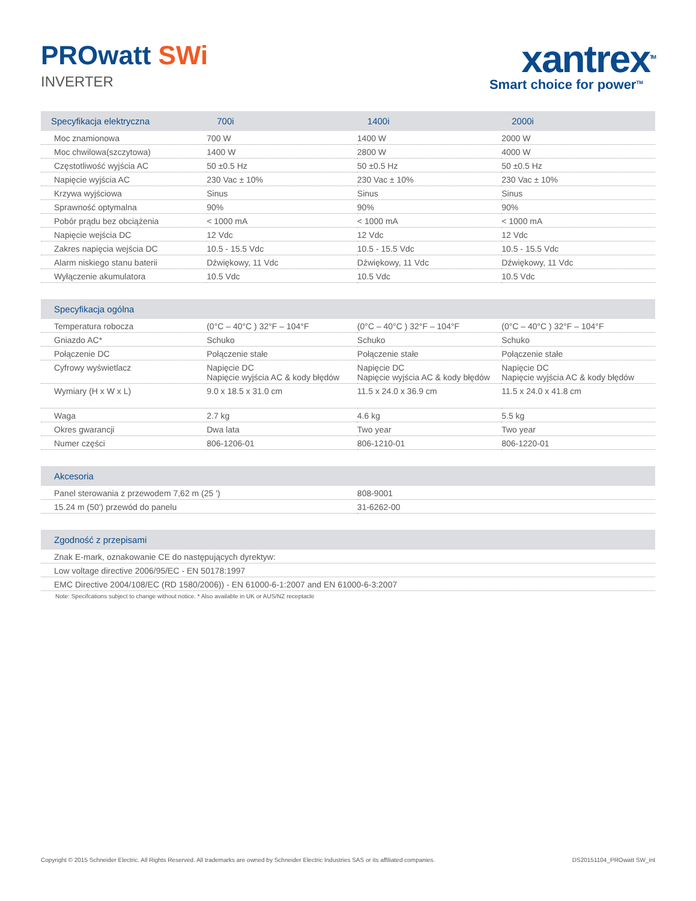PROwatt SWi
INVERTER
xantrex<sup>TM</sup>
Smart choice for power<sup>TM</sup>
| Specyfikacja elektryczna | 700i | 1400i | 2000i |
| --- | --- | --- | --- |
| Moc znamionowa | 700 W | 1400 W | 2000 W |
| Moc chwilowa(szczytowa) | 1400 W | 2800 W | 4000 W |
| Częstotliwość wyjścia AC | 50 ±0.5 Hz | 50 ±0.5 Hz | 50 ±0.5 Hz |
| Napięcie wyjścia AC | 230 Vac ± 10% | 230 Vac ± 10% | 230 Vac ± 10% |
| Krzywa wyjściowa | Sinus | Sinus | Sinus |
| Sprawność optymalna | 90% | 90% | 90% |
| Pobór prądu bez obciążenia | < 1000 mA | < 1000 mA | < 1000 mA |
| Napięcie wejścia DC | 12 Vdc | 12 Vdc | 12 Vdc |
| Zakres napięcia wejścia DC | 10.5 - 15.5 Vdc | 10.5 - 15.5 Vdc | 10.5 - 15.5 Vdc |
| Alarm niskiego stanu baterii | Dźwiękowy, 11 Vdc | Dźwiękowy, 11 Vdc | Dźwiękowy, 11 Vdc |
| Wyłączenie akumulatora | 10.5 Vdc | 10.5 Vdc | 10.5 Vdc |
| Specyfikacja ogólna | | | |
| --- | --- | --- | --- |
| Temperatura robocza | (0°C – 40°C ) 32°F – 104°F | (0°C – 40°C ) 32°F – 104°F | (0°C – 40°C ) 32°F – 104°F |
| Gniazdo AC* | Schuko | Schuko | Schuko |
| Połączenie DC | Połączenie stałe | Połączenie stałe | Połączenie stałe |
| Cyfrowy wyświetlacz | Napięcie DC Napięcie wyjścia AC & kody błędów | Napięcie DC Napięcie wyjścia AC & kody błędów | Napięcie DC Napięcie wyjścia AC & kody błędów |
| Wymiary (H x W x L) | 9.0 x 18.5 x 31.0 cm | 11.5 x 24.0 x 36.9 cm | 11.5 x 24.0 x 41.8 cm |
| Waga | 2.7 kg | 4.6 kg | 5.5 kg |
| Okres gwarancji | Dwa lata | Two year | Two year |
| Numer części | 806-1206-01 | 806-1210-01 | 806-1220-01 |
| Akcesoria | |
| --- | --- |
| Panel sterowania z przewodem 7,62 m (25 ') | 808-9001 |
| 15.24 m (50') przewód do panelu | 31-6262-00 |
| Zgodność z przepisami |
| --- |
| Znak E-mark, oznakowanie CE do następujących dyrektyw: |
| Low voltage directive 2006/95/EC - EN 50178:1997 |
| EMC Directive 2004/108/EC (RD 1580/2006)) - EN 61000-6-1:2007 and EN 61000-6-3:2007 |
Note: Specifcations subject to change without notice. * Also available in UK or AUS/NZ receptacle
Copyright © 2015 Schneider Electric. All Rights Reserved. All trademarks are owned by Schneider Electric Industries SAS or its affiliated companies. DS20151104_PROwatt SW_int